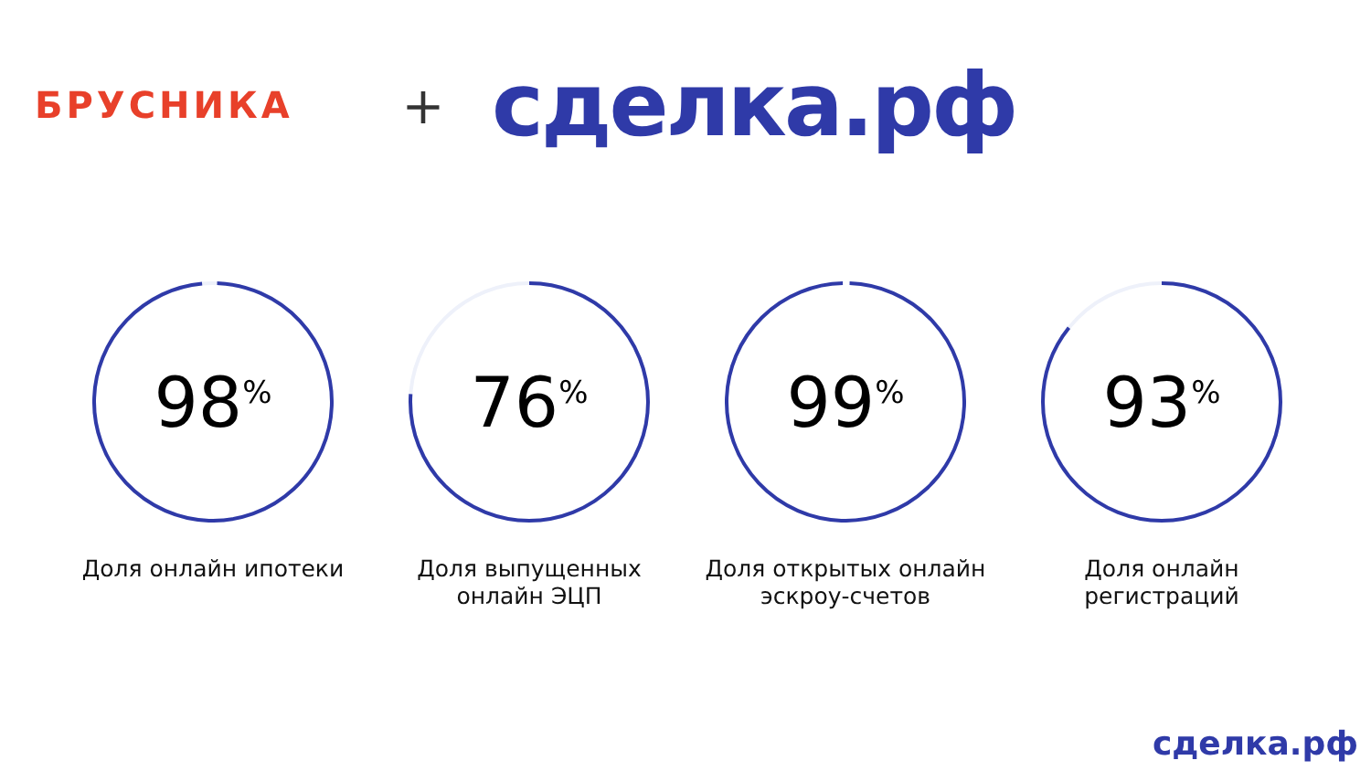БРУСНИКА
+
сделка.рф
98<sup>%</sup>
Доля онлайн ипотеки
76<sup>%</sup>
Доля выпущенных
онлайн ЭЦП
99<sup>%</sup>
Доля открытых онлайн
эскроу-счетов
93<sup>%</sup>
Доля онлайн
регистраций
сделка.рф